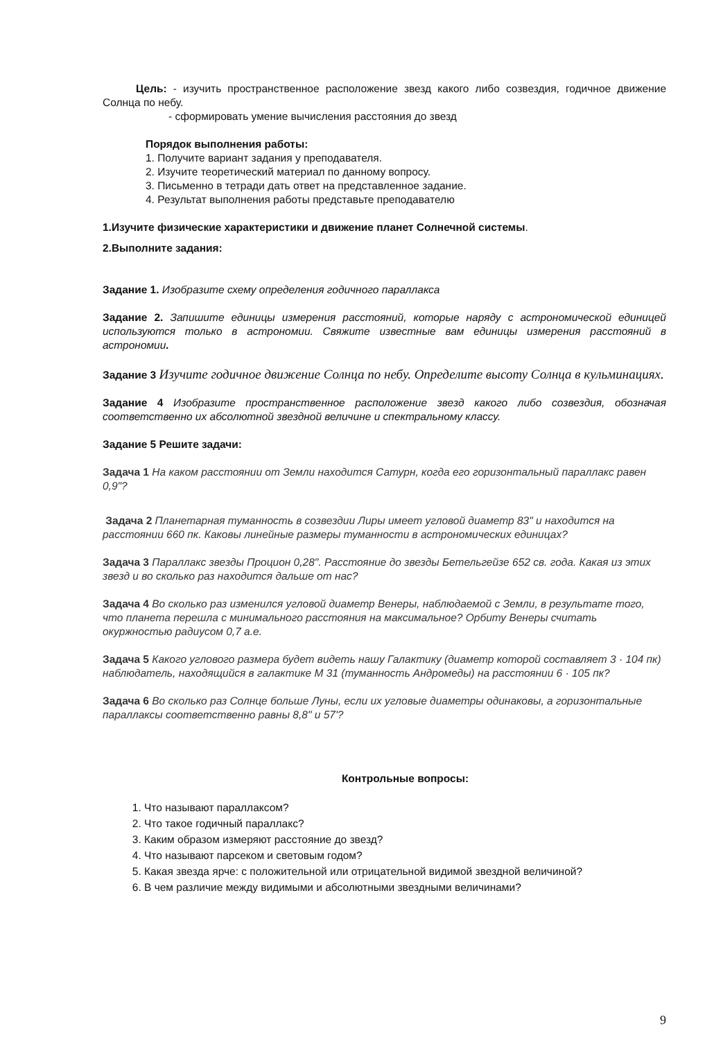Цель: - изучить пространственное расположение звезд какого либо созвездия, годичное движение Солнца по небу.
- сформировать умение вычисления расстояния до звезд
Порядок выполнения работы:
1. Получите вариант задания у преподавателя.
2. Изучите теоретический материал по данному вопросу.
3. Письменно в тетради дать ответ на представленное задание.
4. Результат выполнения работы представьте преподавателю
1.Изучите физические характеристики и движение планет Солнечной системы.
2.Выполните задания:
Задание 1. Изобразите схему определения годичного параллакса
Задание 2. Запишите единицы измерения расстояний, которые наряду с астрономической единицей используются только в астрономии. Свяжите известные вам единицы измерения расстояний в астрономии.
Задание 3 Изучите годичное движение Солнца по небу. Определите высоту Солнца в кульминациях.
Задание 4 Изобразите пространственное расположение звезд какого либо созвездия, обозначая соответственно их абсолютной звездной величине и спектральному классу.
Задание 5 Решите задачи:
Задача 1 На каком расстоянии от Земли находится Сатурн, когда его горизонтальный параллакс равен 0,9"?
Задача 2 Планетарная туманность в созвездии Лиры имеет угловой диаметр 83" и находится на расстоянии 660 пк. Каковы линейные размеры туманности в астрономических единицах?
Задача 3 Параллакс звезды Процион 0,28". Расстояние до звезды Бетельгейзе 652 св. года. Какая из этих звезд и во сколько раз находится дальше от нас?
Задача 4 Во сколько раз изменился угловой диаметр Венеры, наблюдаемой с Земли, в результате того, что планета перешла с минимального расстояния на максимальное? Орбиту Венеры считать окуржностью радиусом 0,7 а.е.
Задача 5 Какого углового размера будет видеть нашу Галактику (диаметр которой составляет 3 · 104 пк) наблюдатель, находящийся в галактике М 31 (туманность Андромеды) на расстоянии 6 · 105 пк?
Задача 6 Во сколько раз Солнце больше Луны, если их угловые диаметры одинаковы, а горизонтальные параллаксы соответственно равны 8,8" и 57'?
Контрольные вопросы:
1. Что называют параллаксом?
2. Что такое годичный параллакс?
3. Каким образом измеряют расстояние до звезд?
4. Что называют парсеком и световым годом?
5. Какая звезда ярче: с положительной или отрицательной видимой звездной величиной?
6. В чем различие между видимыми и абсолютными звездными величинами?
9